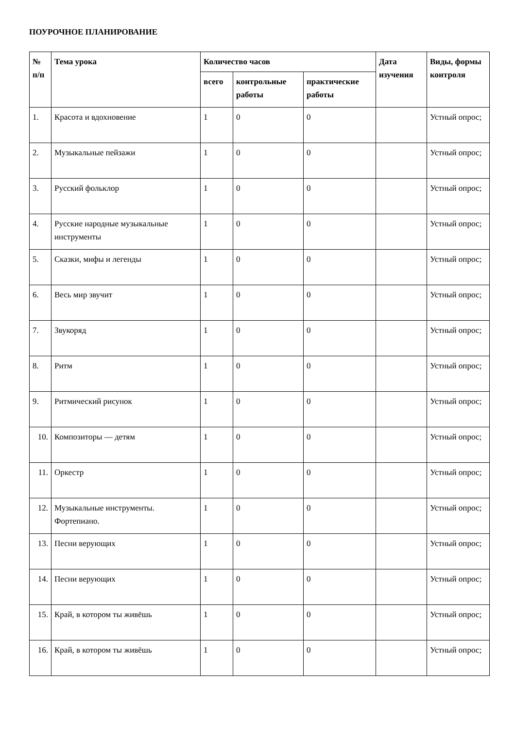ПОУРОЧНОЕ ПЛАНИРОВАНИЕ
| № п/п | Тема урока | Количество часов | | | Дата изучения | Виды, формы контроля |
| --- | --- | --- | --- | --- | --- | --- |
| | | всего | контрольные работы | практические работы | | |
| 1. | Красота и вдохновение | 1 | 0 | 0 | | Устный опрос; |
| 2. | Музыкальные пейзажи | 1 | 0 | 0 | | Устный опрос; |
| 3. | Русский фольклор | 1 | 0 | 0 | | Устный опрос; |
| 4. | Русские народные музыкальные инструменты | 1 | 0 | 0 | | Устный опрос; |
| 5. | Сказки, мифы и легенды | 1 | 0 | 0 | | Устный опрос; |
| 6. | Весь мир звучит | 1 | 0 | 0 | | Устный опрос; |
| 7. | Звукоряд | 1 | 0 | 0 | | Устный опрос; |
| 8. | Ритм | 1 | 0 | 0 | | Устный опрос; |
| 9. | Ритмический рисунок | 1 | 0 | 0 | | Устный опрос; |
| 10. | Композиторы — детям | 1 | 0 | 0 | | Устный опрос; |
| 11. | Оркестр | 1 | 0 | 0 | | Устный опрос; |
| 12. | Музыкальные инструменты. Фортепиано. | 1 | 0 | 0 | | Устный опрос; |
| 13. | Песни верующих | 1 | 0 | 0 | | Устный опрос; |
| 14. | Песни верующих | 1 | 0 | 0 | | Устный опрос; |
| 15. | Край, в котором ты живёшь | 1 | 0 | 0 | | Устный опрос; |
| 16. | Край, в котором ты живёшь | 1 | 0 | 0 | | Устный опрос; |